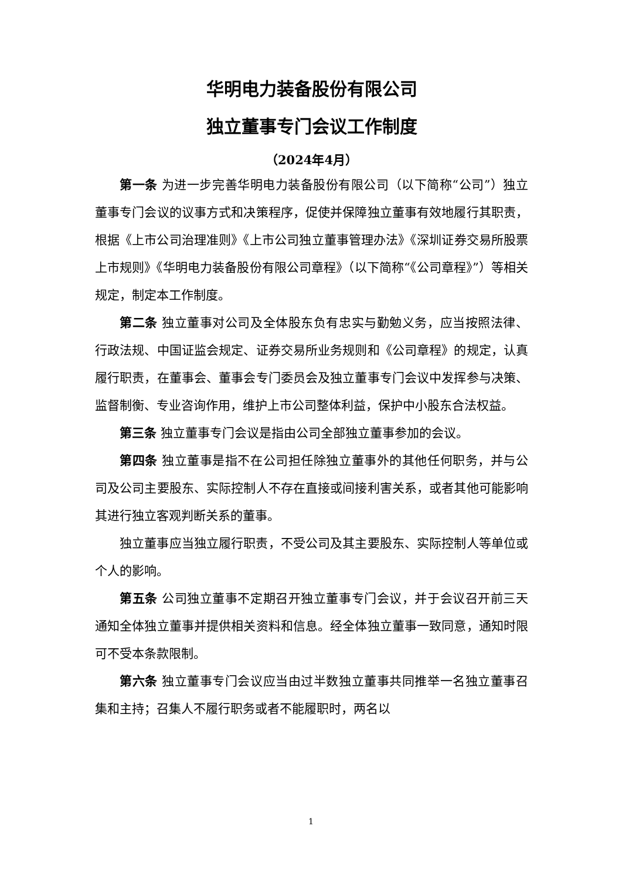华明电力装备股份有限公司
独立董事专门会议工作制度
（2024年4月）
第一条 为进一步完善华明电力装备股份有限公司（以下简称“公司”）独立董事专门会议的议事方式和决策程序，促使并保障独立董事有效地履行其职责，根据《上市公司治理准则》《上市公司独立董事管理办法》《深圳证券交易所股票上市规则》《华明电力装备股份有限公司章程》（以下简称“《公司章程》”）等相关规定，制定本工作制度。
第二条 独立董事对公司及全体股东负有忠实与勤勉义务，应当按照法律、行政法规、中国证监会规定、证券交易所业务规则和《公司章程》的规定，认真履行职责，在董事会、董事会专门委员会及独立董事专门会议中发挥参与决策、监督制衡、专业咨询作用，维护上市公司整体利益，保护中小股东合法权益。
第三条 独立董事专门会议是指由公司全部独立董事参加的会议。
第四条 独立董事是指不在公司担任除独立董事外的其他任何职务，并与公司及公司主要股东、实际控制人不存在直接或间接利害关系，或者其他可能影响其进行独立客观判断关系的董事。
独立董事应当独立履行职责，不受公司及其主要股东、实际控制人等单位或个人的影响。
第五条 公司独立董事不定期召开独立董事专门会议，并于会议召开前三天通知全体独立董事并提供相关资料和信息。经全体独立董事一致同意，通知时限可不受本条款限制。
第六条 独立董事专门会议应当由过半数独立董事共同推举一名独立董事召集和主持；召集人不履行职务或者不能履职时，两名以
1